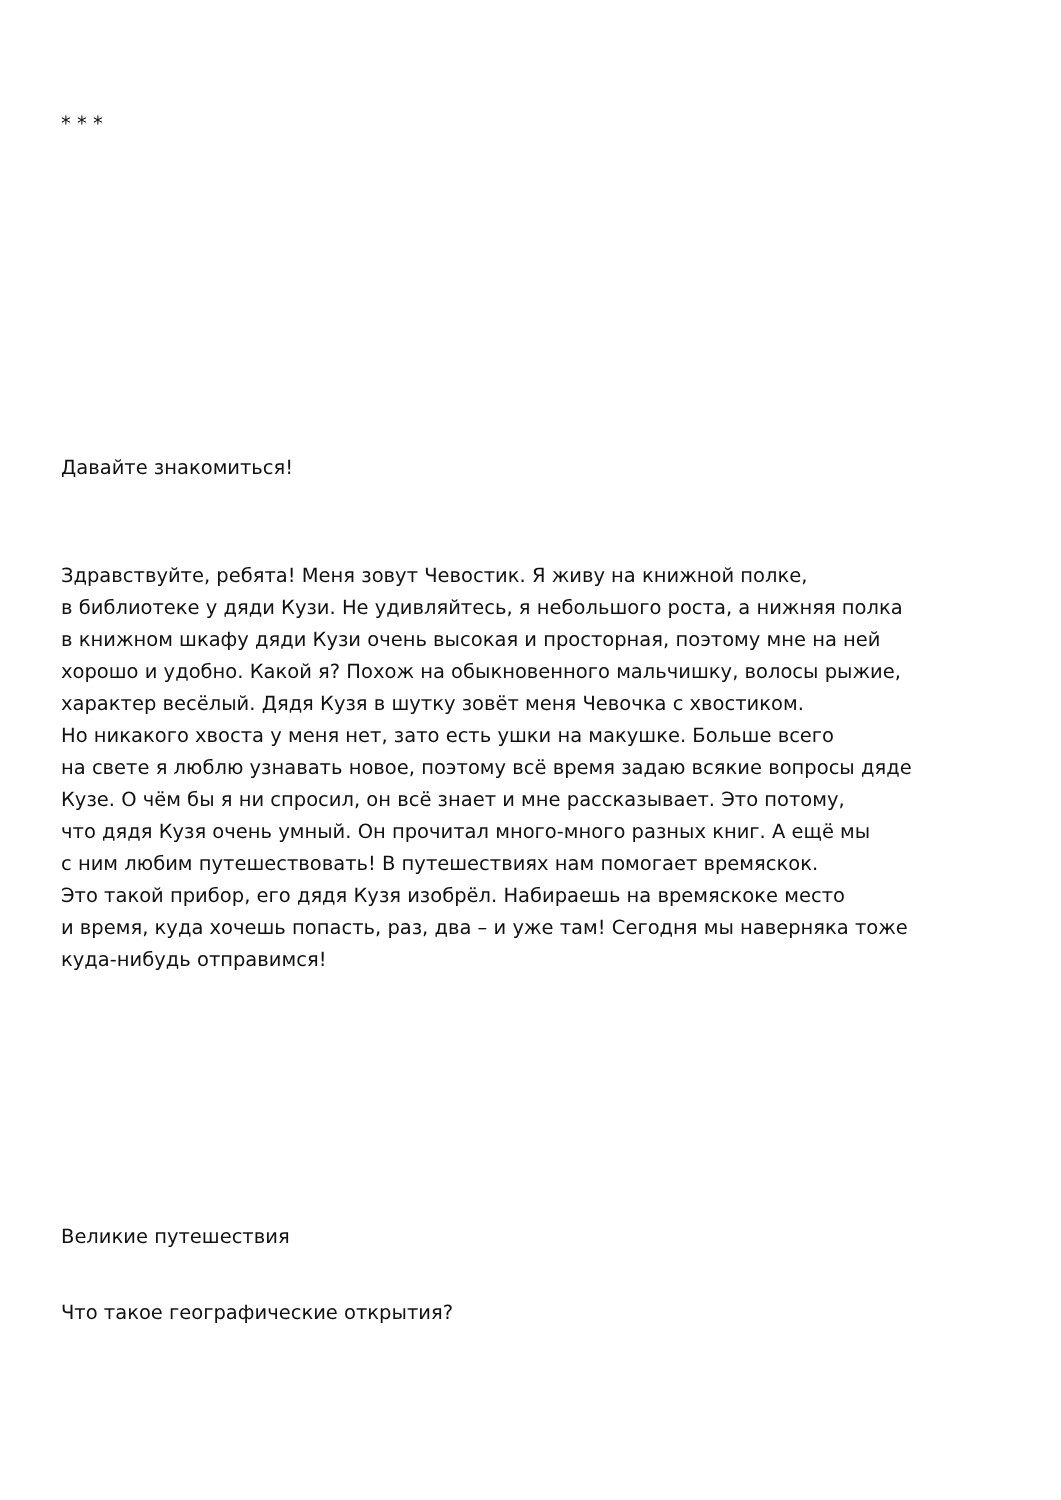* * *
Давайте знакомиться!
Здравствуйте, ребята! Меня зовут Чевостик. Я живу на книжной полке,
в библиотеке у дяди Кузи. Не удивляйтесь, я небольшого роста, а нижняя полка
в книжном шкафу дяди Кузи очень высокая и просторная, поэтому мне на ней
хорошо и удобно. Какой я? Похож на обыкновенного мальчишку, волосы рыжие,
характер весёлый. Дядя Кузя в шутку зовёт меня Чевочка с хвостиком.
Но никакого хвоста у меня нет, зато есть ушки на макушке. Больше всего
на свете я люблю узнавать новое, поэтому всё время задаю всякие вопросы дяде
Кузе. О чём бы я ни спросил, он всё знает и мне рассказывает. Это потому,
что дядя Кузя очень умный. Он прочитал много-много разных книг. А ещё мы
с ним любим путешествовать! В путешествиях нам помогает времяскок.
Это такой прибор, его дядя Кузя изобрёл. Набираешь на времяскоке место
и время, куда хочешь попасть, раз, два – и уже там! Сегодня мы наверняка тоже
куда-нибудь отправимся!
Великие путешествия
Что такое географические открытия?